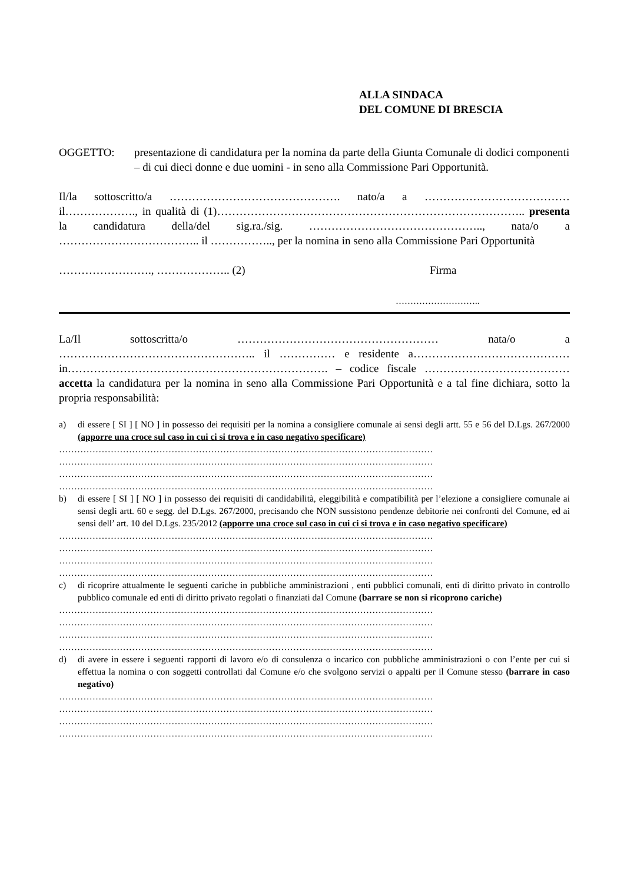ALLA SINDACA
DEL COMUNE DI BRESCIA
OGGETTO: presentazione di candidatura per la nomina da parte della Giunta Comunale di dodici componenti – di cui dieci donne e due uomini - in seno alla Commissione Pari Opportunità.
Il/la sottoscritto/a ………………………………………. nato/a a ………………………………… il………………., in qualità di (1)……………………………………………………………………….. presenta la candidatura della/del sig.ra./sig. ……………………………………….., nata/o a ……………………………….. il …………….., per la nomina in seno alla Commissione Pari Opportunità
……………………., ……………….. (2) Firma
………………………..
La/Il sottoscritta/o ……………………………………………… nata/o a …………………………………………….. il …………… e residente a…………………………………… in……………………………………………………………. – codice fiscale ………………………………… accetta la candidatura per la nomina in seno alla Commissione Pari Opportunità e a tal fine dichiara, sotto la propria responsabilità:
a) di essere [ SI ] [ NO ] in possesso dei requisiti per la nomina a consigliere comunale ai sensi degli artt. 55 e 56 del D.Lgs. 267/2000 (apporre una croce sul caso in cui ci si trova e in caso negativo specificare)
……………………………………………………………………………………………………………
……………………………………………………………………………………………………………
……………………………………………………………………………………………………………
……………………………………………………………………………………………………………
b) di essere [ SI ] [ NO ] in possesso dei requisiti di candidabilità, eleggibilità e compatibilità per l’elezione a consigliere comunale ai sensi degli artt. 60 e segg. del D.Lgs. 267/2000, precisando che NON sussistono pendenze debitorie nei confronti del Comune, ed ai sensi dell’ art. 10 del D.Lgs. 235/2012 (apporre una croce sul caso in cui ci si trova e in caso negativo specificare)
……………………………………………………………………………………………………………
……………………………………………………………………………………………………………
……………………………………………………………………………………………………………
……………………………………………………………………………………………………………
c) di ricoprire attualmente le seguenti cariche in pubbliche amministrazioni , enti pubblici comunali, enti di diritto privato in controllo pubblico comunale ed enti di diritto privato regolati o finanziati dal Comune (barrare se non si ricoprono cariche)
……………………………………………………………………………………………………………
……………………………………………………………………………………………………………
……………………………………………………………………………………………………………
……………………………………………………………………………………………………………
d) di avere in essere i seguenti rapporti di lavoro e/o di consulenza o incarico con pubbliche amministrazioni o con l’ente per cui si effettua la nomina o con soggetti controllati dal Comune e/o che svolgono servizi o appalti per il Comune stesso (barrare in caso negativo)
……………………………………………………………………………………………………………
……………………………………………………………………………………………………………
……………………………………………………………………………………………………………
……………………………………………………………………………………………………………